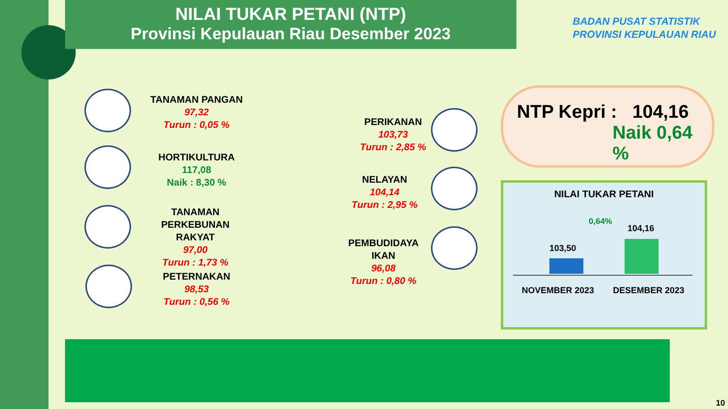NILAI TUKAR PETANI (NTP)
Provinsi Kepulauan Riau Desember 2023
BADAN PUSAT STATISTIK
PROVINSI KEPULAUAN RIAU
TANAMAN PANGAN
97,32
Turun : 0,05 %
HORTIKULTURA
117,08
Naik : 8,30 %
TANAMAN
PERKEBUNAN RAKYAT
97,00
Turun : 1,73 %
PETERNAKAN
98,53
Turun : 0,56 %
PERIKANAN
103,73
Turun : 2,85 %
NELAYAN
104,14
Turun : 2,95 %
PEMBUDIDAYA IKAN
96,08
Turun : 0,80 %
NTP Kepri : 104,16
Naik 0,64 %
NILAI TUKAR PETANI
0,64%
103,50
104,16
NOVEMBER 2023 DESEMBER 2023
10